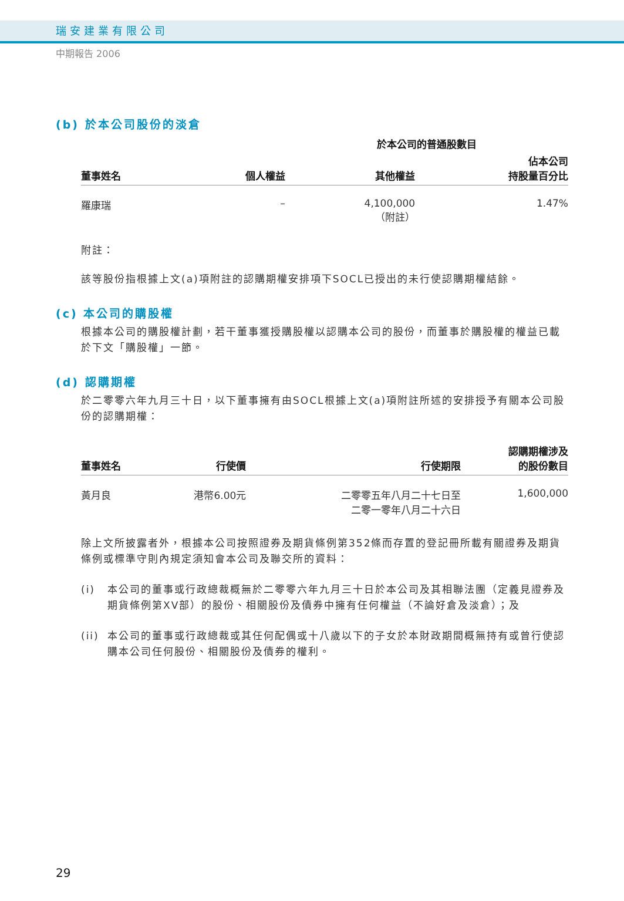瑞安建業有限公司
中期報告 2006
(b) 於本公司股份的淡倉
| | | 於本公司的普通股數目 | |
| --- | --- | --- | --- |
| 董事姓名 | 個人權益 | 其他權益 | 佔本公司 持股量百分比 |
| 羅康瑞 | – | 4,100,000 （附註） | 1.47% |
附註：
該等股份指根據上文(a)項附註的認購期權安排項下SOCL已授出的未行使認購期權結餘。
(c) 本公司的購股權
根據本公司的購股權計劃，若干董事獲授購股權以認購本公司的股份，而董事於購股權的權益已載於下文「購股權」一節。
(d) 認購期權
於二零零六年九月三十日，以下董事擁有由SOCL根據上文(a)項附註所述的安排授予有關本公司股份的認購期權：
| 董事姓名 | 行使價 | 行使期限 | 認購期權涉及 的股份數目 |
| --- | --- | --- | --- |
| 黃月良 | 港幣6.00元 | 二零零五年八月二十七日至 二零一零年八月二十六日 | 1,600,000 |
除上文所披露者外，根據本公司按照證券及期貨條例第352條而存置的登記冊所載有關證券及期貨條例或標準守則內規定須知會本公司及聯交所的資料：
(i) 本公司的董事或行政總裁概無於二零零六年九月三十日於本公司及其相聯法團（定義見證券及期貨條例第XV部）的股份、相關股份及債券中擁有任何權益（不論好倉及淡倉）；及
(ii) 本公司的董事或行政總裁或其任何配偶或十八歲以下的子女於本財政期間概無持有或曾行使認購本公司任何股份、相關股份及債券的權利。
29